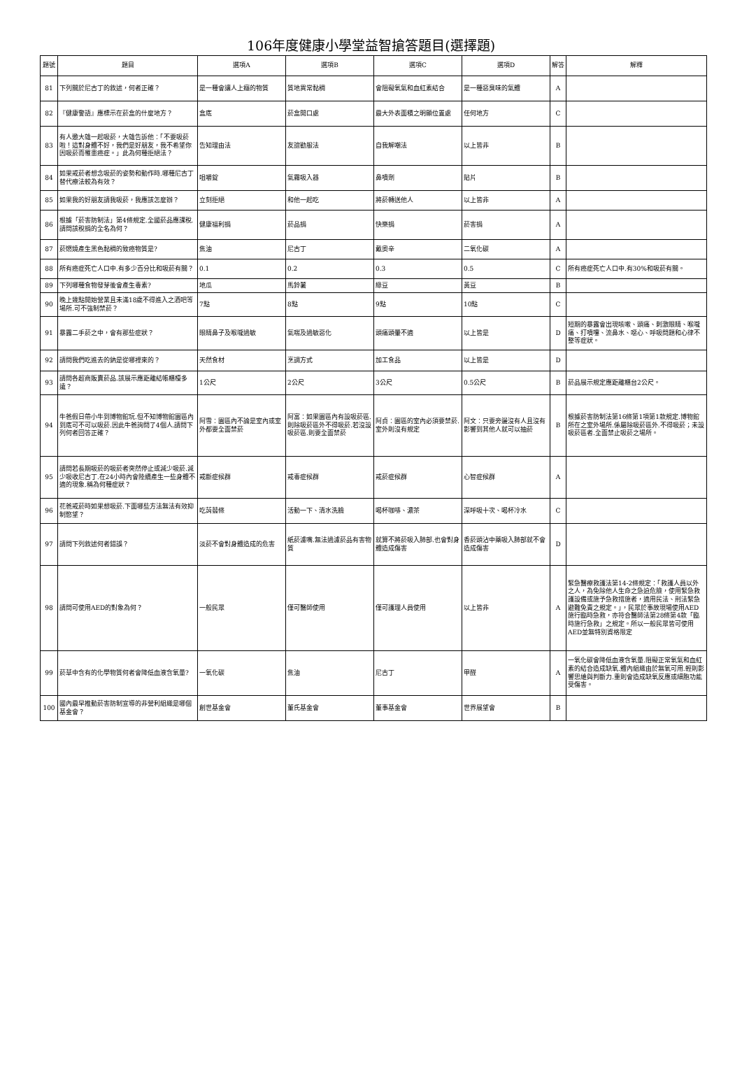106年度健康小學堂益智搶答題目(選擇題)
| 題號 | 題目 | 選項A | 選項B | 選項C | 選項D | 解答 | 解釋 |
| --- | --- | --- | --- | --- | --- | --- | --- |
| 81 | 下列關於尼古丁的敘述，何者正確？ | 是一種會讓人上癮的物質 | 質地異常黏稠 | 會阻礙氧氣和血紅素結合 | 是一種惡臭味的氣體 | A | |
| 82 | 『健康警語』應標示在菸盒的什麼地方？ | 盒底 | 菸盒開口處 | 最大外表面積之明顯位置處 | 任何地方 | C | |
| 83 | 有人邀大雄一起吸菸，大雄告訴他：「不要吸菸啦！這對身體不好，我們是好朋友，我不希望你因吸菸而罹患癌症。」此為何種拒絕法？ | 告知理由法 | 友誼勸服法 | 自我解嘲法 | 以上皆非 | B | |
| 84 | 如果戒菸者想念吸菸的姿勢和動作時.哪種尼古丁替代療法較為有效？ | 咀嚼錠 | 氣霧吸入器 | 鼻噴劑 | 貼片 | B | |
| 85 | 如果我的好朋友請我吸菸，我應該怎麼辦？ | 立刻拒絕 | 和他一起吃 | 將菸轉送他人 | 以上皆非 | A | |
| 86 | 根據「菸害防制法」第4條規定.全國菸品應課稅.請問該稅捐的全名為何？ | 健康福利捐 | 菸品捐 | 快樂捐 | 菸害捐 | A | |
| 87 | 菸燃燒產生黑色黏稠的致癌物質是? | 焦油 | 尼古丁 | 戴奧辛 | 二氧化碳 | A | |
| 88 | 所有癌症死亡人口中.有多少百分比和吸菸有關？ | 0.1 | 0.2 | 0.3 | 0.5 | C | 所有癌症死亡人口中.有30%和吸菸有關。 |
| 89 | 下列哪種食物發芽後會產生毒素? | 地瓜 | 馬鈴薯 | 綠豆 | 黃豆 | B | |
| 90 | 晚上幾點開始營業且未滿18歲不得進入之酒吧等場所.可不強制禁菸？ | 7點 | 8點 | 9點 | 10點 | C | |
| 91 | 暴露二手菸之中，會有那些症狀？ | 眼睛鼻子及喉嚨過敏 | 氣喘及過敏惡化 | 頭痛頭暈不適 | 以上皆是 | D | 短期的暴露會出現咳嗽、頭痛、刺激眼睛、喉嚨痛、打噴嚏、流鼻水、噁心、呼吸問題和心律不整等症狀。 |
| 92 | 請問我們吃進去的鈉是從哪裡來的？ | 天然食材 | 烹調方式 | 加工食品 | 以上皆是 | D | |
| 93 | 請問各超商販賣菸品.該展示應距離結帳櫃檯多遠？ | 1公尺 | 2公尺 | 3公尺 | 0.5公尺 | B | 菸品展示規定應距離櫃台2公尺。 |
| 94 | 牛爸假日帶小牛到博物館玩.但不知博物館園區內到底可不可以吸菸.因此牛爸詢問了4個人.請問下列何者回答正確？ | 阿雪：園區內不論是室內或室外都要全面禁菸 | 阿富：如果園區內有設吸菸區.則除吸菸區外不得吸菸.若沒設吸菸區.則要全面禁菸 | 阿貞：園區的室內必須要禁菸.室外則沒有規定 | 阿文：只要旁邊沒有人且沒有影響到其他人就可以抽菸 | B | 根據菸害防制法第16條第1項第1款規定.博物館所在之室外場所.係屬除吸菸區外.不得吸菸；未設吸菸區者.全面禁止吸菸之場所。 |
| 95 | 請問若長期吸菸的吸菸者突然停止或減少吸菸.減少吸收尼古丁.在24小時內會陸續產生一些身體不適的現象.稱為何種症狀？ | 戒斷症候群 | 戒毒症候群 | 戒菸症候群 | 心智症候群 | A | |
| 96 | 花爸戒菸時如果想吸菸.下面哪些方法無法有效抑制慾望？ | 吃蒟蒻條 | 活動一下、清水洗臉 | 喝杯咖啡、濃茶 | 深呼吸十次、喝杯冷水 | C | |
| 97 | 請問下列敘述何者錯誤？ | 淡菸不會對身體造成的危害 | 紙菸濾嘴.無法過濾菸品有害物質 | 就算不將菸吸入肺部.也會對身體造成傷害 | 香菸頭沾中藥吸入肺部就不會造成傷害 | D | |
| 98 | 請問可使用AED的對象為何？ | 一般民眾 | 僅可醫師使用 | 僅可護理人員使用 | 以上皆非 | A | 緊急醫療救護法第14-2條規定：「救護人員以外之人，為免除他人生命之急迫危險，使用緊急救護設備或施予急救措施者，適用民法、刑法緊急避難免責之規定。」，民眾於事故現場使用AED施行臨時急救，亦符合醫師法第28條第4款「臨時施行急救」之規定。所以一般民眾皆可使用AED並無特別資格限定 |
| 99 | 菸草中含有的化學物質何者會降低血液含氧量? | 一氧化碳 | 焦油 | 尼古丁 | 甲醛 | A | 一氧化碳會降低血液含氧量.阻礙正常氧氣和血紅素的結合造成缺氧.體內組織由於無氧可用.輕則影響思維與判斷力.重則會造成缺氧反應或細胞功能受傷害。 |
| 100 | 國內最早推動菸害防制宣導的非營利組織是哪個基金會？ | 創世基金會 | 董氏基金會 | 董事基金會 | 世界展望會 | B | |